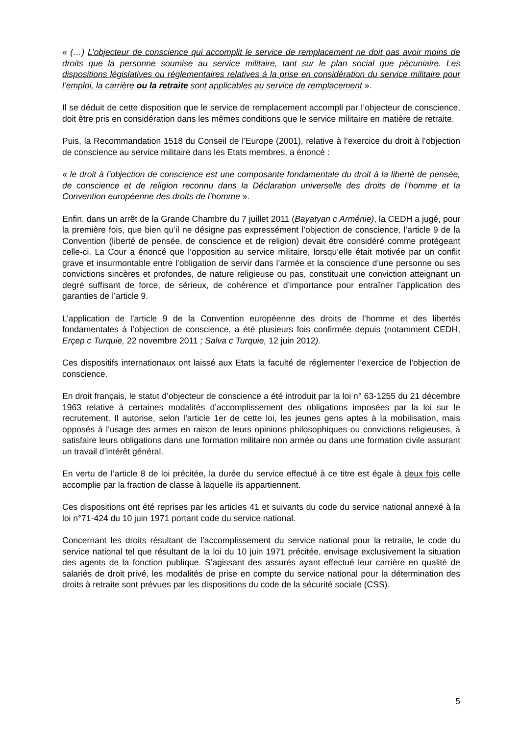« (…) L’objecteur de conscience qui accomplit le service de remplacement ne doit pas avoir moins de droits que la personne soumise au service militaire, tant sur le plan social que pécuniaire. Les dispositions législatives ou réglementaires relatives à la prise en considération du service militaire pour l’emploi, la carrière ou la retraite sont applicables au service de remplacement ».
Il se déduit de cette disposition que le service de remplacement accompli par l’objecteur de conscience, doit être pris en considération dans les mêmes conditions que le service militaire en matière de retraite.
Puis, la Recommandation 1518 du Conseil de l’Europe (2001), relative à l’exercice du droit à l’objection de conscience au service militaire dans les Etats membres, a énoncé :
« le droit à l’objection de conscience est une composante fondamentale du droit à la liberté de pensée, de conscience et de religion reconnu dans la Déclaration universelle des droits de l’homme et la Convention européenne des droits de l’homme ».
Enfin, dans un arrêt de la Grande Chambre du 7 juillet 2011 (Bayatyan c Arménie), la CEDH a jugé, pour la première fois, que bien qu’il ne désigne pas expressément l’objection de conscience, l’article 9 de la Convention (liberté de pensée, de conscience et de religion) devait être considéré comme protégeant celle-ci. La Cour a énoncé que l’opposition au service militaire, lorsqu’elle était motivée par un conflit grave et insurmontable entre l’obligation de servir dans l’armée et la conscience d’une personne ou ses convictions sincères et profondes, de nature religieuse ou pas, constituait une conviction atteignant un degré suffisant de force, de sérieux, de cohérence et d’importance pour entraîner l’application des garanties de l’article 9.
L’application de l’article 9 de la Convention européenne des droits de l’homme et des libertés fondamentales à l’objection de conscience, a été plusieurs fois confirmée depuis (notamment CEDH, Erçep c Turquie, 22 novembre 2011 ; Salva c Turquie, 12 juin 2012).
Ces dispositifs internationaux ont laissé aux Etats la faculté de réglementer l’exercice de l’objection de conscience.
En droit français, le statut d’objecteur de conscience a été introduit par la loi n° 63-1255 du 21 décembre 1963 relative à certaines modalités d’accomplissement des obligations imposées par la loi sur le recrutement. Il autorise, selon l’article 1er de cette loi, les jeunes gens aptes à la mobilisation, mais opposés à l’usage des armes en raison de leurs opinions philosophiques ou convictions religieuses, à satisfaire leurs obligations dans une formation militaire non armée ou dans une formation civile assurant un travail d’intérêt général.
En vertu de l’article 8 de loi précitée, la durée du service effectué à ce titre est égale à deux fois celle accomplie par la fraction de classe à laquelle ils appartiennent.
Ces dispositions ont été reprises par les articles 41 et suivants du code du service national annexé à la loi n°71-424 du 10 juin 1971 portant code du service national.
Concernant les droits résultant de l’accomplissement du service national pour la retraite, le code du service national tel que résultant de la loi du 10 juin 1971 précitée, envisage exclusivement la situation des agents de la fonction publique. S’agissant des assurés ayant effectué leur carrière en qualité de salariés de droit privé, les modalités de prise en compte du service national pour la détermination des droits à retraite sont prévues par les dispositions du code de la sécurité sociale (CSS).
5